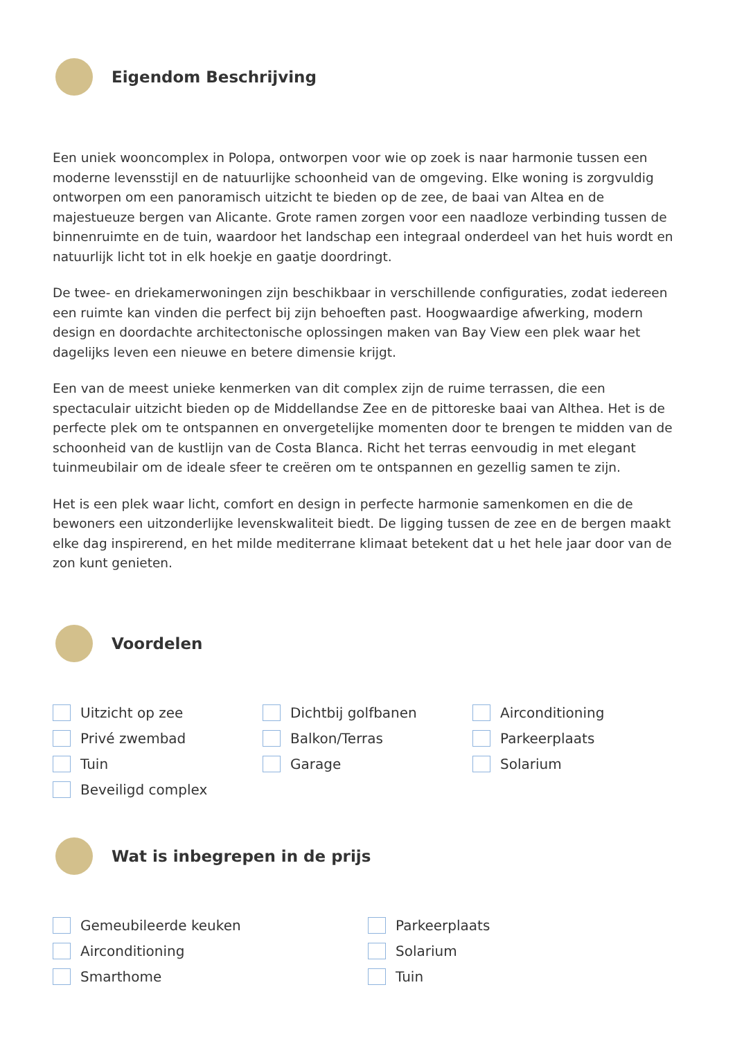Eigendom Beschrijving
Een uniek wooncomplex in Polopa, ontworpen voor wie op zoek is naar harmonie tussen een moderne levensstijl en de natuurlijke schoonheid van de omgeving. Elke woning is zorgvuldig ontworpen om een panoramisch uitzicht te bieden op de zee, de baai van Altea en de majestueuze bergen van Alicante. Grote ramen zorgen voor een naadloze verbinding tussen de binnenruimte en de tuin, waardoor het landschap een integraal onderdeel van het huis wordt en natuurlijk licht tot in elk hoekje en gaatje doordringt.
De twee- en driekamerwoningen zijn beschikbaar in verschillende configuraties, zodat iedereen een ruimte kan vinden die perfect bij zijn behoeften past. Hoogwaardige afwerking, modern design en doordachte architectonische oplossingen maken van Bay View een plek waar het dagelijks leven een nieuwe en betere dimensie krijgt.
Een van de meest unieke kenmerken van dit complex zijn de ruime terrassen, die een spectaculair uitzicht bieden op de Middellandse Zee en de pittoreske baai van Althea. Het is de perfecte plek om te ontspannen en onvergetelijke momenten door te brengen te midden van de schoonheid van de kustlijn van de Costa Blanca. Richt het terras eenvoudig in met elegant tuinmeubilair om de ideale sfeer te creëren om te ontspannen en gezellig samen te zijn.
Het is een plek waar licht, comfort en design in perfecte harmonie samenkomen en die de bewoners een uitzonderlijke levenskwaliteit biedt. De ligging tussen de zee en de bergen maakt elke dag inspirerend, en het milde mediterrane klimaat betekent dat u het hele jaar door van de zon kunt genieten.
Voordelen
Uitzicht op zee
Dichtbij golfbanen
Airconditioning
Privé zwembad
Balkon/Terras
Parkeerplaats
Tuin
Garage
Solarium
Beveiligd complex
Wat is inbegrepen in de prijs
Gemeubileerde keuken
Parkeerplaats
Airconditioning
Solarium
Smarthome
Tuin